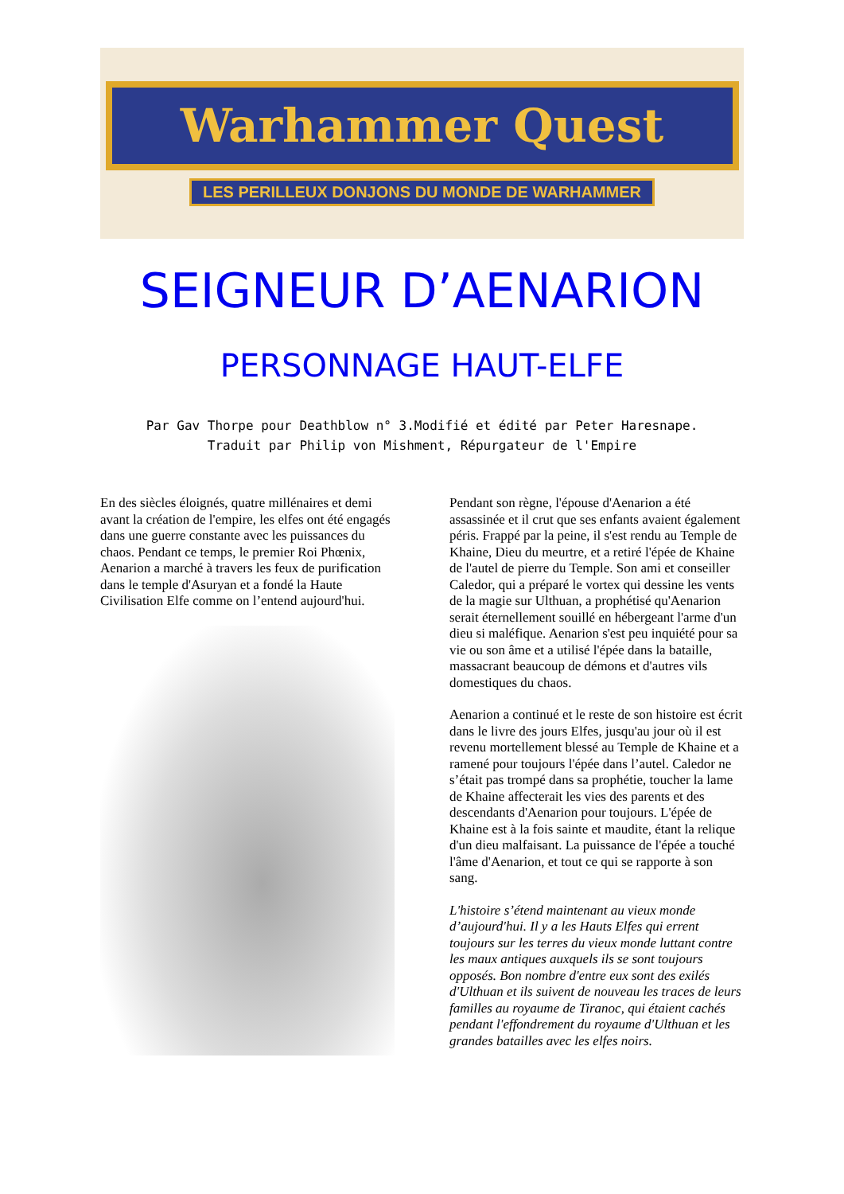Warhammer Quest
LES PERILLEUX DONJONS DU MONDE DE WARHAMMER
SEIGNEUR D’AENARION
PERSONNAGE HAUT-ELFE
Par Gav Thorpe pour Deathblow n° 3.Modifié et édité par Peter Haresnape.
Traduit par Philip von Mishment, Répurgateur de l'Empire
En des siècles éloignés, quatre millénaires et demi avant la création de l'empire, les elfes ont été engagés dans une guerre constante avec les puissances du chaos. Pendant ce temps, le premier Roi Phœnix, Aenarion a marché à travers les feux de purification dans le temple d'Asuryan et a fondé la Haute Civilisation Elfe comme on l’entend aujourd'hui.
Pendant son règne, l'épouse d'Aenarion a été assassinée et il crut que ses enfants avaient également péris. Frappé par la peine, il s'est rendu au Temple de Khaine, Dieu du meurtre, et a retiré l'épée de Khaine de l'autel de pierre du Temple. Son ami et conseiller Caledor, qui a préparé le vortex qui dessine les vents de la magie sur Ulthuan, a prophétisé qu'Aenarion serait éternellement souillé en hébergeant l'arme d'un dieu si maléfique. Aenarion s'est peu inquiété pour sa vie ou son âme et a utilisé l'épée dans la bataille, massacrant beaucoup de démons et d'autres vils domestiques du chaos.
Aenarion a continué et le reste de son histoire est écrit dans le livre des jours Elfes, jusqu'au jour où il est revenu mortellement blessé au Temple de Khaine et a ramené pour toujours l'épée dans l’autel. Caledor ne s’était pas trompé dans sa prophétie, toucher la lame de Khaine affecterait les vies des parents et des descendants d'Aenarion pour toujours. L'épée de Khaine est à la fois sainte et maudite, étant la relique d'un dieu malfaisant. La puissance de l'épée a touché l'âme d'Aenarion, et tout ce qui se rapporte à son sang.
L'histoire s’étend maintenant au vieux monde d’aujourd'hui. Il y a les Hauts Elfes qui errent toujours sur les terres du vieux monde luttant contre les maux antiques auxquels ils se sont toujours opposés. Bon nombre d'entre eux sont des exilés d'Ulthuan et ils suivent de nouveau les traces de leurs familles au royaume de Tiranoc, qui étaient cachés pendant l'effondrement du royaume d'Ulthuan et les grandes batailles avec les elfes noirs.